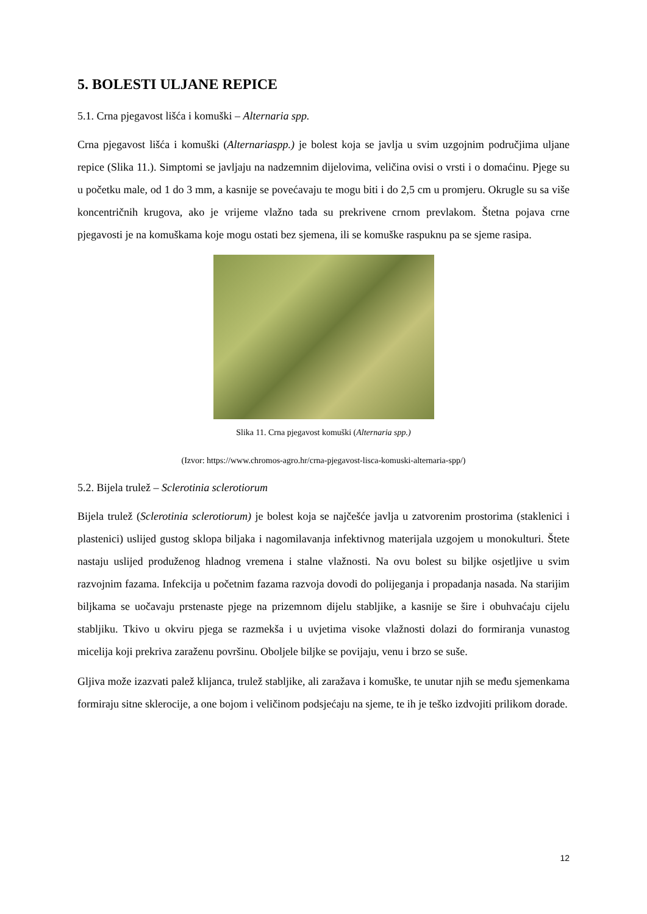5. BOLESTI ULJANE REPICE
5.1. Crna pjegavost lišća i komuški – Alternaria spp.
Crna pjegavost lišća i komuški (Alternariaspp.) je bolest koja se javlja u svim uzgojnim područjima uljane repice (Slika 11.). Simptomi se javljaju na nadzemnim dijelovima, veličina ovisi o vrsti i o domaćinu. Pjege su u početku male, od 1 do 3 mm, a kasnije se povećavaju te mogu biti i do 2,5 cm u promjeru. Okrugle su sa više koncentričnih krugova, ako je vrijeme vlažno tada su prekrivene crnom prevlakom. Štetna pojava crne pjegavosti je na komuškama koje mogu ostati bez sjemena, ili se komuške raspuknu pa se sjeme rasipa.
Slika 11. Crna pjegavost komuški (Alternaria spp.)
(Izvor: https://www.chromos-agro.hr/crna-pjegavost-lisca-komuski-alternaria-spp/)
5.2. Bijela trulež – Sclerotinia sclerotiorum
Bijela trulež (Sclerotinia sclerotiorum) je bolest koja se najčešće javlja u zatvorenim prostorima (staklenici i plastenici) uslijed gustog sklopa biljaka i nagomilavanja infektivnog materijala uzgojem u monokulturi. Štete nastaju uslijed produženog hladnog vremena i stalne vlažnosti. Na ovu bolest su biljke osjetljive u svim razvojnim fazama. Infekcija u početnim fazama razvoja dovodi do polijeganja i propadanja nasada. Na starijim biljkama se uočavaju prstenaste pjege na prizemnom dijelu stabljike, a kasnije se šire i obuhvaćaju cijelu stabljiku. Tkivo u okviru pjega se razmekša i u uvjetima visoke vlažnosti dolazi do formiranja vunastog micelija koji prekriva zaraženu površinu. Oboljele biljke se povijaju, venu i brzo se suše.
Gljiva može izazvati palež klijanca, trulež stabljike, ali zaražava i komuške, te unutar njih se među sjemenkama formiraju sitne sklerocije, a one bojom i veličinom podsjećaju na sjeme, te ih je teško izdvojiti prilikom dorade.
12